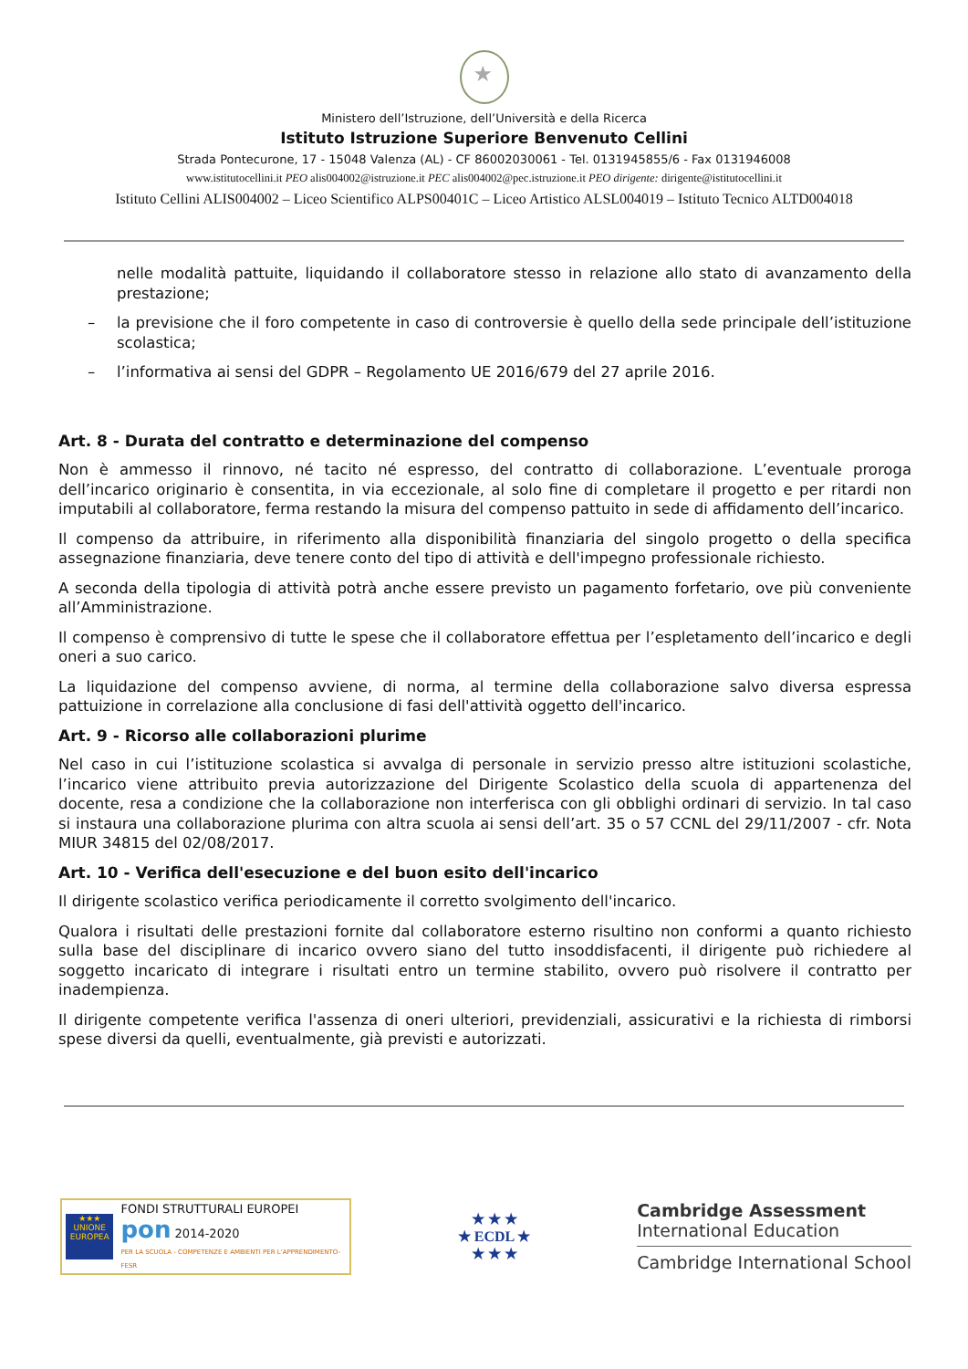Ministero dell’Istruzione, dell’Università e della Ricerca
Istituto Istruzione Superiore Benvenuto Cellini
Strada Pontecurone, 17 - 15048 Valenza (AL) - CF 86002030061 - Tel. 0131945855/6 - Fax 0131946008
www.istitutocellini.it PEO alis004002@istruzione.it PEC alis004002@pec.istruzione.it PEO dirigente: dirigente@istitutocellini.it
Istituto Cellini ALIS004002 – Liceo Scientifico ALPS00401C – Liceo Artistico ALSL004019 – Istituto Tecnico ALTD004018
nelle modalità pattuite, liquidando il collaboratore stesso in relazione allo stato di avanzamento della prestazione;
– la previsione che il foro competente in caso di controversie è quello della sede principale dell’istituzione scolastica;
– l’informativa ai sensi del GDPR – Regolamento UE 2016/679 del 27 aprile 2016.
Art. 8 - Durata del contratto e determinazione del compenso
Non è ammesso il rinnovo, né tacito né espresso, del contratto di collaborazione. L’eventuale proroga dell’incarico originario è consentita, in via eccezionale, al solo fine di completare il progetto e per ritardi non imputabili al collaboratore, ferma restando la misura del compenso pattuito in sede di affidamento dell’incarico.
Il compenso da attribuire, in riferimento alla disponibilità finanziaria del singolo progetto o della specifica assegnazione finanziaria, deve tenere conto del tipo di attività e dell'impegno professionale richiesto.
A seconda della tipologia di attività potrà anche essere previsto un pagamento forfetario, ove più conveniente all’Amministrazione.
Il compenso è comprensivo di tutte le spese che il collaboratore effettua per l’espletamento dell’incarico e degli oneri a suo carico.
La liquidazione del compenso avviene, di norma, al termine della collaborazione salvo diversa espressa pattuizione in correlazione alla conclusione di fasi dell'attività oggetto dell'incarico.
Art. 9 - Ricorso alle collaborazioni plurime
Nel caso in cui l’istituzione scolastica si avvalga di personale in servizio presso altre istituzioni scolastiche, l’incarico viene attribuito previa autorizzazione del Dirigente Scolastico della scuola di appartenenza del docente, resa a condizione che la collaborazione non interferisca con gli obblighi ordinari di servizio. In tal caso si instaura una collaborazione plurima con altra scuola ai sensi dell’art. 35 o 57 CCNL del 29/11/2007 - cfr. Nota MIUR 34815 del 02/08/2017.
Art. 10 - Verifica dell'esecuzione e del buon esito dell'incarico
Il dirigente scolastico verifica periodicamente il corretto svolgimento dell'incarico.
Qualora i risultati delle prestazioni fornite dal collaboratore esterno risultino non conformi a quanto richiesto sulla base del disciplinare di incarico ovvero siano del tutto insoddisfacenti, il dirigente può richiedere al soggetto incaricato di integrare i risultati entro un termine stabilito, ovvero può risolvere il contratto per inadempienza.
Il dirigente competente verifica l'assenza di oneri ulteriori, previdenziali, assicurativi e la richiesta di rimborsi spese diversi da quelli, eventualmente, già previsti e autorizzati.
★★★
UNIONE EUROPEA
FONDI STRUTTURALI EUROPEI pon 2014-2020
PER LA SCUOLA - COMPETENZE E AMBIENTI PER L'APPRENDIMENTO-FESR
★ ★ ★
★ ECDL ★
★ ★ ★
Cambridge Assessment
International Education
Cambridge International School